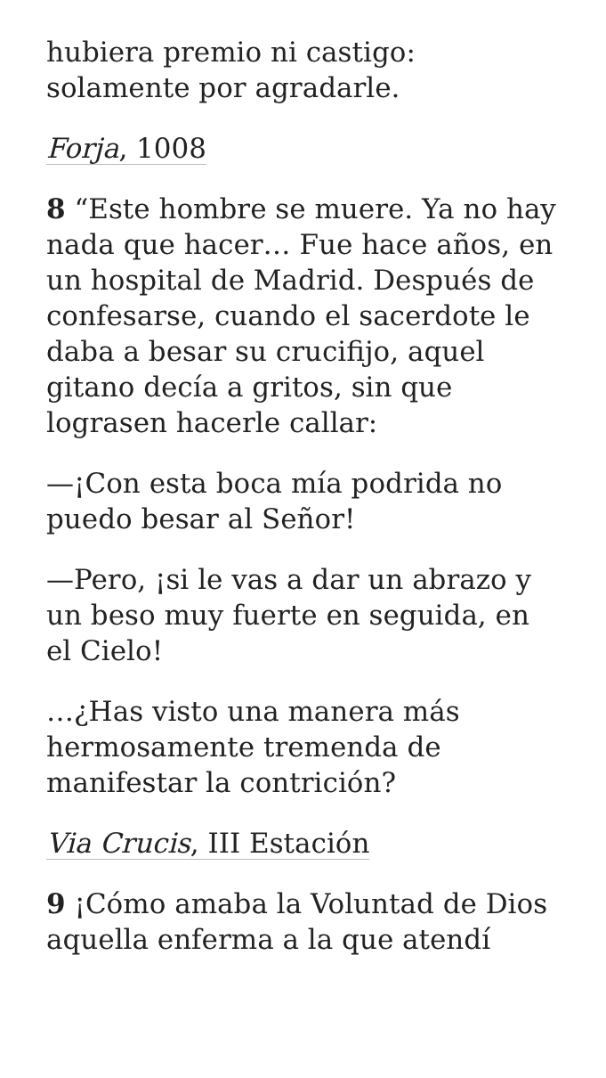hubiera premio ni castigo: solamente por agradarle.
Forja, 1008
8 “Este hombre se muere. Ya no hay nada que hacer… Fue hace años, en un hospital de Madrid. Después de confesarse, cuando el sacerdote le daba a besar su crucifijo, aquel gitano decía a gritos, sin que lograsen hacerle callar:
—¡Con esta boca mía podrida no puedo besar al Señor!
—Pero, ¡si le vas a dar un abrazo y un beso muy fuerte en seguida, en el Cielo!
…¿Has visto una manera más hermosamente tremenda de manifestar la contrición?
Via Crucis, III Estación
9 ¡Cómo amaba la Voluntad de Dios aquella enferma a la que atendí